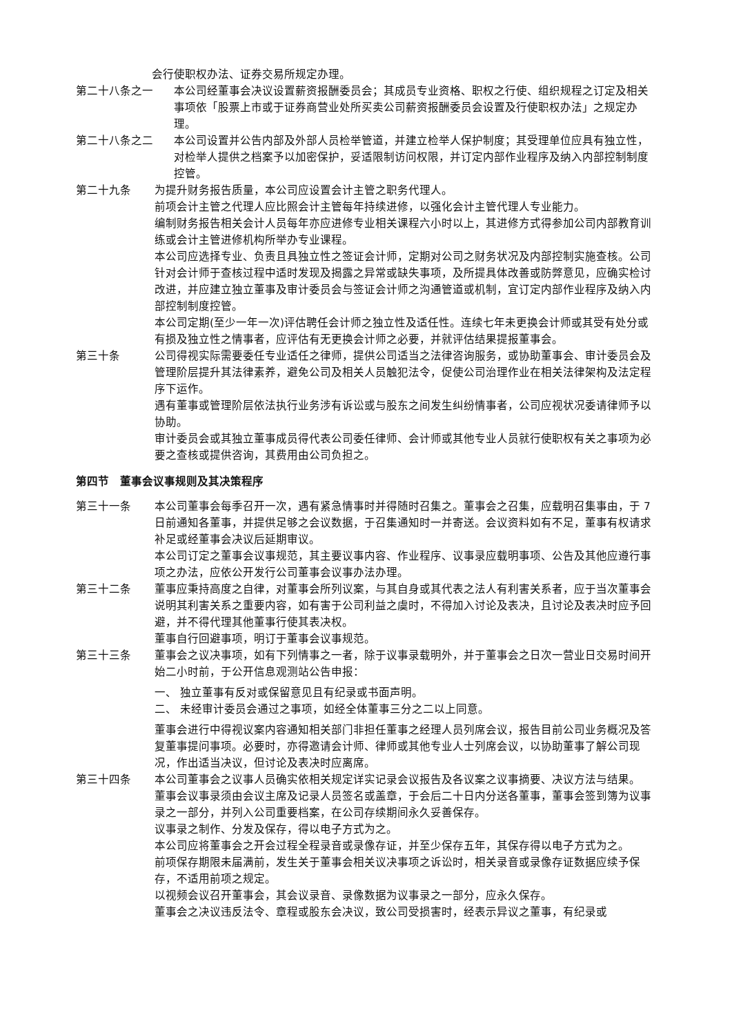会行使职权办法、证券交易所规定办理。
第二十八条之一 本公司经董事会决议设置薪资报酬委员会；其成员专业资格、职权之行使、组织规程之订定及相关事项依「股票上市或于证券商营业处所买卖公司薪资报酬委员会设置及行使职权办法」之规定办理。
第二十八条之二 本公司设置并公告内部及外部人员检举管道，并建立检举人保护制度；其受理单位应具有独立性，对检举人提供之档案予以加密保护，妥适限制访问权限，并订定内部作业程序及纳入内部控制制度控管。
第二十九条 为提升财务报告质量，本公司应设置会计主管之职务代理人。
前项会计主管之代理人应比照会计主管每年持续进修，以强化会计主管代理人专业能力。
编制财务报告相关会计人员每年亦应进修专业相关课程六小时以上，其进修方式得参加公司内部教育训练或会计主管进修机构所举办专业课程。
本公司应选择专业、负责且具独立性之签证会计师，定期对公司之财务状况及内部控制实施查核。公司针对会计师于查核过程中适时发现及揭露之异常或缺失事项，及所提具体改善或防弊意见，应确实检讨改进，并应建立独立董事及审计委员会与签证会计师之沟通管道或机制，宜订定内部作业程序及纳入内部控制制度控管。
本公司定期(至少一年一次)评估聘任会计师之独立性及适任性。连续七年未更换会计师或其受有处分或有损及独立性之情事者，应评估有无更换会计师之必要，并就评估结果提报董事会。
第三十条 公司得视实际需要委任专业适任之律师，提供公司适当之法律咨询服务，或协助董事会、审计委员会及管理阶层提升其法律素养，避免公司及相关人员触犯法令，促使公司治理作业在相关法律架构及法定程序下运作。
遇有董事或管理阶层依法执行业务涉有诉讼或与股东之间发生纠纷情事者，公司应视状况委请律师予以协助。
审计委员会或其独立董事成员得代表公司委任律师、会计师或其他专业人员就行使职权有关之事项为必要之查核或提供咨询，其费用由公司负担之。
第四节　董事会议事规则及其决策程序
第三十一条 本公司董事会每季召开一次，遇有紧急情事时并得随时召集之。董事会之召集，应载明召集事由，于 7 日前通知各董事，并提供足够之会议数据，于召集通知时一并寄送。会议资料如有不足，董事有权请求补足或经董事会决议后延期审议。
本公司订定之董事会议事规范，其主要议事内容、作业程序、议事录应载明事项、公告及其他应遵行事项之办法，应依公开发行公司董事会议事办法办理。
第三十二条 董事应秉持高度之自律，对董事会所列议案，与其自身或其代表之法人有利害关系者，应于当次董事会说明其利害关系之重要内容，如有害于公司利益之虞时，不得加入讨论及表决，且讨论及表决时应予回避，并不得代理其他董事行使其表决权。
董事自行回避事项，明订于董事会议事规范。
第三十三条 董事会之议决事项，如有下列情事之一者，除于议事录载明外，并于董事会之日次一营业日交易时间开始二小时前，于公开信息观测站公告申报：
一、 独立董事有反对或保留意见且有纪录或书面声明。
二、 未经审计委员会通过之事项，如经全体董事三分之二以上同意。
董事会进行中得视议案内容通知相关部门非担任董事之经理人员列席会议，报告目前公司业务概况及答复董事提问事项。必要时，亦得邀请会计师、律师或其他专业人士列席会议，以协助董事了解公司现况，作出适当决议，但讨论及表决时应离席。
第三十四条 本公司董事会之议事人员确实依相关规定详实记录会议报告及各议案之议事摘要、决议方法与结果。
董事会议事录须由会议主席及记录人员签名或盖章，于会后二十日内分送各董事，董事会签到簿为议事录之一部分，并列入公司重要档案，在公司存续期间永久妥善保存。
议事录之制作、分发及保存，得以电子方式为之。
本公司应将董事会之开会过程全程录音或录像存证，并至少保存五年，其保存得以电子方式为之。
前项保存期限未届满前，发生关于董事会相关议决事项之诉讼时，相关录音或录像存证数据应续予保存，不适用前项之规定。
以视频会议召开董事会，其会议录音、录像数据为议事录之一部分，应永久保存。
董事会之决议违反法令、章程或股东会决议，致公司受损害时，经表示异议之董事，有纪录或